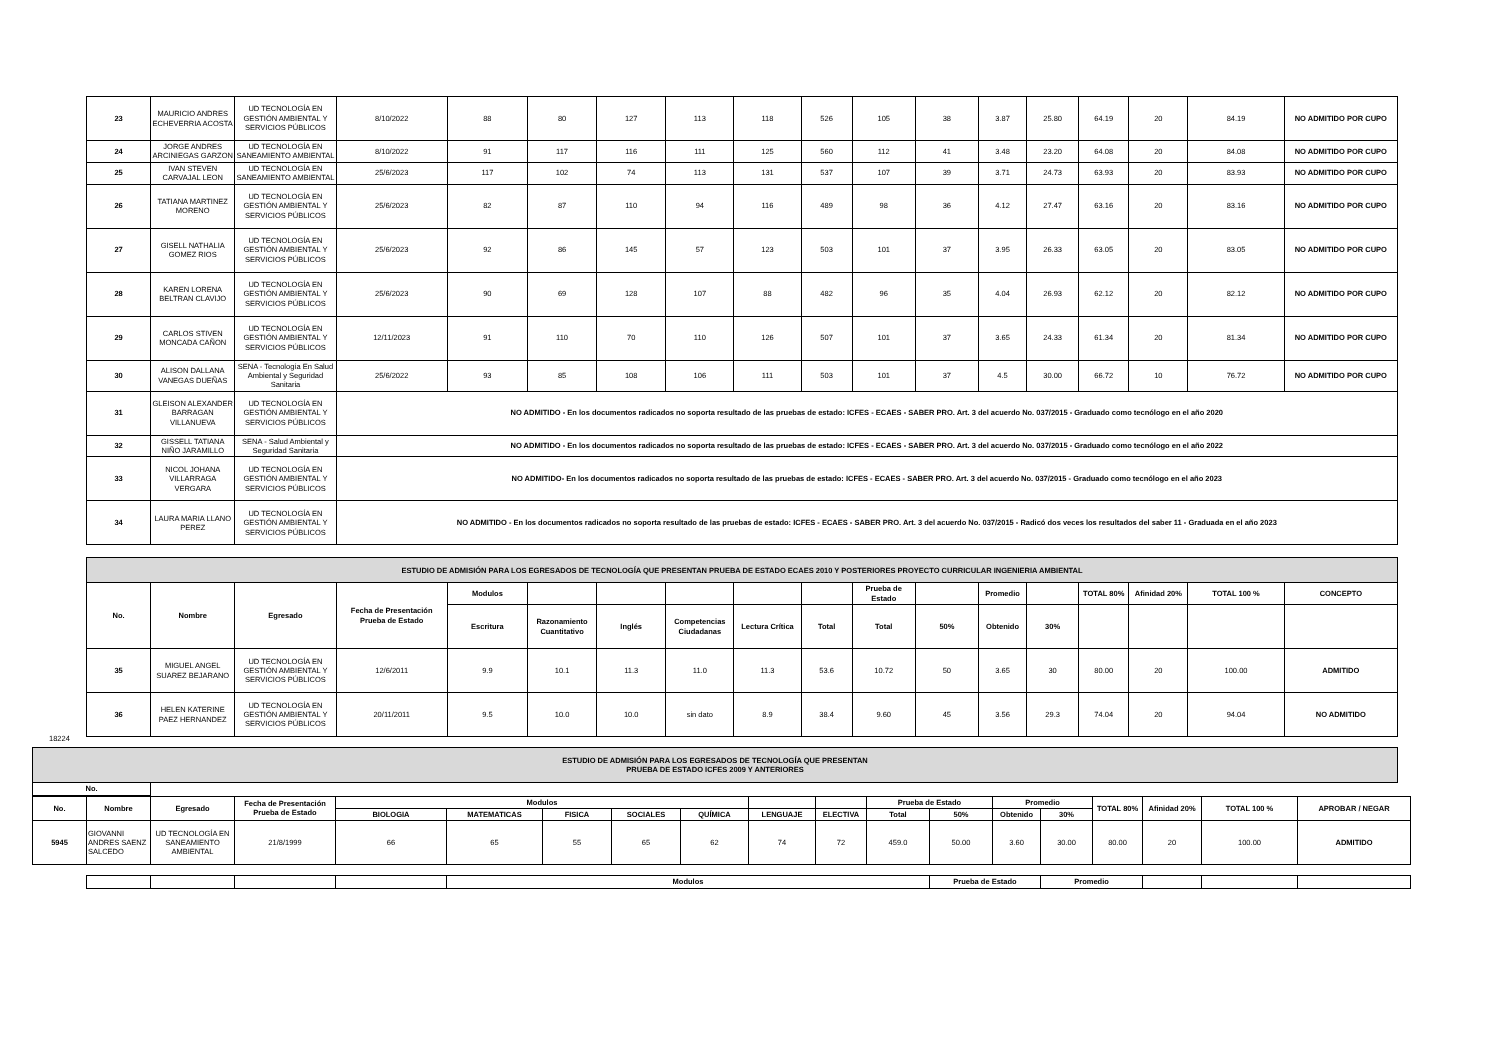| 23 | MAURICIO ANDRES ECHEVERRIA ACOSTA | UD TECNOLOGÍA EN GESTIÓN AMBIENTAL Y SERVICIOS PÚBLICOS | 8/10/2022 | 88 | 80 | 127 | 113 | 118 | 526 | 105 | 38 | 3.87 | 25.80 | 64.19 | 20 | 84.19 | NO ADMITIDO POR CUPO |
| 24 | JORGE ANDRES ARCINIEGAS GARZON | UD TECNOLOGÍA EN SANEAMIENTO AMBIENTAL | 8/10/2022 | 91 | 117 | 116 | 111 | 125 | 560 | 112 | 41 | 3.48 | 23.20 | 64.08 | 20 | 84.08 | NO ADMITIDO POR CUPO |
| 25 | IVAN STEVEN CARVAJAL LEON | UD TECNOLOGÍA EN SANEAMIENTO AMBIENTAL | 25/6/2023 | 117 | 102 | 74 | 113 | 131 | 537 | 107 | 39 | 3.71 | 24.73 | 63.93 | 20 | 83.93 | NO ADMITIDO POR CUPO |
| 26 | TATIANA MARTINEZ MORENO | UD TECNOLOGÍA EN GESTIÓN AMBIENTAL Y SERVICIOS PÚBLICOS | 25/6/2023 | 82 | 87 | 110 | 94 | 116 | 489 | 98 | 36 | 4.12 | 27.47 | 63.16 | 20 | 83.16 | NO ADMITIDO POR CUPO |
| 27 | GISELL NATHALIA GOMEZ RIOS | UD TECNOLOGÍA EN GESTIÓN AMBIENTAL Y SERVICIOS PÚBLICOS | 25/6/2023 | 92 | 86 | 145 | 57 | 123 | 503 | 101 | 37 | 3.95 | 26.33 | 63.05 | 20 | 83.05 | NO ADMITIDO POR CUPO |
| 28 | KAREN LORENA BELTRAN CLAVIJO | UD TECNOLOGÍA EN GESTIÓN AMBIENTAL Y SERVICIOS PÚBLICOS | 25/6/2023 | 90 | 69 | 128 | 107 | 88 | 482 | 96 | 35 | 4.04 | 26.93 | 62.12 | 20 | 82.12 | NO ADMITIDO POR CUPO |
| 29 | CARLOS STIVEN MONCADA CAÑON | UD TECNOLOGÍA EN GESTIÓN AMBIENTAL Y SERVICIOS PÚBLICOS | 12/11/2023 | 91 | 110 | 70 | 110 | 126 | 507 | 101 | 37 | 3.65 | 24.33 | 61.34 | 20 | 81.34 | NO ADMITIDO POR CUPO |
| 30 | ALISON DALLANA VANEGAS DUEÑAS | SENA - Tecnología En Salud Ambiental y Seguridad Sanitaria | 25/6/2022 | 93 | 85 | 108 | 106 | 111 | 503 | 101 | 37 | 4.5 | 30.00 | 66.72 | 10 | 76.72 | NO ADMITIDO POR CUPO |
| 31 | GLEISON ALEXANDER BARRAGAN VILLANUEVA | UD TECNOLOGÍA EN GESTIÓN AMBIENTAL Y SERVICIOS PÚBLICOS | NO ADMITIDO - En los documentos radicados no soporta resultado de las pruebas de estado: ICFES - ECAES - SABER PRO. Art. 3 del acuerdo No. 037/2015 - Graduado como tecnólogo en el año 2020 | | | | | | | | | | | | | | |
| 32 | GISSELL TATIANA NIÑO JARAMILLO | SENA - Salud Ambiental y Seguridad Sanitaria | NO ADMITIDO - En los documentos radicados no soporta resultado de las pruebas de estado: ICFES - ECAES - SABER PRO. Art. 3 del acuerdo No. 037/2015 - Graduado como tecnólogo en el año 2022 | | | | | | | | | | | | | | |
| 33 | NICOL JOHANA VILLARRAGA VERGARA | UD TECNOLOGÍA EN GESTIÓN AMBIENTAL Y SERVICIOS PÚBLICOS | NO ADMITIDO- En los documentos radicados no soporta resultado de las pruebas de estado: ICFES - ECAES - SABER PRO. Art. 3 del acuerdo No. 037/2015 - Graduado como tecnólogo en el año 2023 | | | | | | | | | | | | | | |
| 34 | LAURA MARIA LLANO PEREZ | UD TECNOLOGÍA EN GESTIÓN AMBIENTAL Y SERVICIOS PÚBLICOS | NO ADMITIDO - En los documentos radicados no soporta resultado de las pruebas de estado: ICFES - ECAES - SABER PRO. Art. 3 del acuerdo No. 037/2015 - Radicó dos veces los resultados del saber 11 - Graduada en el año 2023 | | | | | | | | | | | | | | |
| ESTUDIO DE ADMISIÓN PARA LOS EGRESADOS DE TECNOLOGÍA QUE PRESENTAN PRUEBA DE ESTADO ECAES 2010 Y POSTERIORES PROYECTO CURRICULAR INGENIERIA AMBIENTAL | | | | | | | | | | | | | | | | | |
| No. | Nombre | Egresado | Fecha de Presentación Prueba de Estado | Modulos | | | | | | Prueba de Estado | | Promedio | | TOTAL 80% | Afinidad 20% | TOTAL 100 % | CONCEPTO |
| | | | | Escritura | Razonamiento Cuantitativo | Inglés | Competencias Ciudadanas | Lectura Crítica | Total | Total | 50% | Obtenido | 30% | | | | |
| 35 | MIGUEL ANGEL SUAREZ BEJARANO | UD TECNOLOGÍA EN GESTIÓN AMBIENTAL Y SERVICIOS PÚBLICOS | 12/6/2011 | 9.9 | 10.1 | 11.3 | 11.0 | 11.3 | 53.6 | 10.72 | 50 | 3.65 | 30 | 80.00 | 20 | 100.00 | ADMITIDO |
| 36 | HELEN KATERINE PAEZ HERNANDEZ | UD TECNOLOGÍA EN GESTIÓN AMBIENTAL Y SERVICIOS PÚBLICOS | 20/11/2011 | 9.5 | 10.0 | 10.0 | sin dato | 8.9 | 38.4 | 9.60 | 45 | 3.56 | 29.3 | 74.04 | 20 | 94.04 | NO ADMITIDO |
18224
| ESTUDIO DE ADMISIÓN PARA LOS EGRESADOS DE TECNOLOGÍA QUE PRESENTAN PRUEBA DE ESTADO ICFES 2009 Y ANTERIORES | |
| No. | |
| No. | Nombre | Egresado | Fecha de Presentación Prueba de Estado | Modulos | | | | | | | Prueba de Estado | | Promedio | | TOTAL 80% | Afinidad 20% | TOTAL 100 % | APROBAR / NEGAR |
| | | | | BIOLOGIA | MATEMATICAS | FISICA | SOCIALES | QUÍMICA | LENGUAJE | ELECTIVA | Total | 50% | Obtenido | 30% | | | | |
| 5945 | GIOVANNI ANDRES SAENZ SALCEDO | UD TECNOLOGÍA EN SANEAMIENTO AMBIENTAL | 21/8/1999 | 66 | 65 | 55 | 65 | 62 | 74 | 72 | 459.0 | 50.00 | 3.60 | 30.00 | 80.00 | 20 | 100.00 | ADMITIDO |
| | | | | | Modulos | | | | | | | Prueba de Estado | | Promedio | | | | |